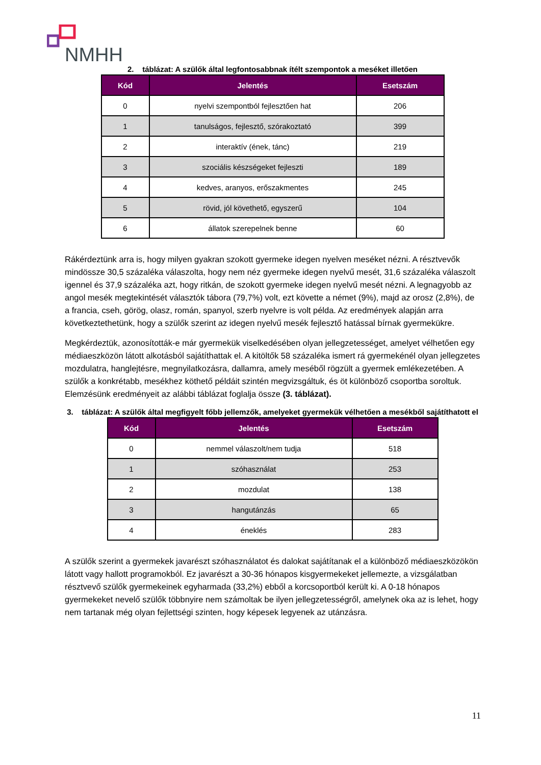NMHH
2. táblázat: A szülők által legfontosabbnak ítélt szempontok a meséket illetően
| Kód | Jelentés | Esetszám |
| --- | --- | --- |
| 0 | nyelvi szempontból fejlesztően hat | 206 |
| 1 | tanulságos, fejlesztő, szórakoztató | 399 |
| 2 | interaktív (ének, tánc) | 219 |
| 3 | szociális készségeket fejleszti | 189 |
| 4 | kedves, aranyos, erőszakmentes | 245 |
| 5 | rövid, jól követhető, egyszerű | 104 |
| 6 | állatok szerepelnek benne | 60 |
Rákérdeztünk arra is, hogy milyen gyakran szokott gyermeke idegen nyelven meséket nézni. A résztvevők mindössze 30,5 százaléka válaszolta, hogy nem néz gyermeke idegen nyelvű mesét, 31,6 százaléka válaszolt igennel és 37,9 százaléka azt, hogy ritkán, de szokott gyermeke idegen nyelvű mesét nézni. A legnagyobb az angol mesék megtekintését választók tábora (79,7%) volt, ezt követte a német (9%), majd az orosz (2,8%), de a francia, cseh, görög, olasz, román, spanyol, szerb nyelvre is volt példa. Az eredmények alapján arra következtethetünk, hogy a szülők szerint az idegen nyelvű mesék fejlesztő hatással bírnak gyermekükre.
Megkérdeztük, azonosították-e már gyermekük viselkedésében olyan jellegzetességet, amelyet vélhetően egy médiaeszközön látott alkotásból sajátíthattak el. A kitöltők 58 százaléka ismert rá gyermekénél olyan jellegzetes mozdulatra, hanglejtésre, megnyilatkozásra, dallamra, amely meséből rögzült a gyermek emlékezetében. A szülők a konkrétabb, mesékhez köthető példáit szintén megvizsgáltuk, és öt különböző csoportba soroltuk. Elemzésünk eredményeit az alábbi táblázat foglalja össze (3. táblázat).
3. táblázat: A szülők által megfigyelt főbb jellemzők, amelyeket gyermekük vélhetően a mesékből sajátíthatott el
| Kód | Jelentés | Esetszám |
| --- | --- | --- |
| 0 | nemmel válaszolt/nem tudja | 518 |
| 1 | szóhasználat | 253 |
| 2 | mozdulat | 138 |
| 3 | hangutánzás | 65 |
| 4 | éneklés | 283 |
A szülők szerint a gyermekek javarészt szóhasználatot és dalokat sajátítanak el a különböző médiaeszközökön látott vagy hallott programokból. Ez javarészt a 30-36 hónapos kisgyermekeket jellemezte, a vizsgálatban résztvevő szülők gyermekeinek egyharmada (33,2%) ebből a korcsoportból került ki. A 0-18 hónapos gyermekeket nevelő szülők többnyire nem számoltak be ilyen jellegzetességről, amelynek oka az is lehet, hogy nem tartanak még olyan fejlettségi szinten, hogy képesek legyenek az utánzásra.
11